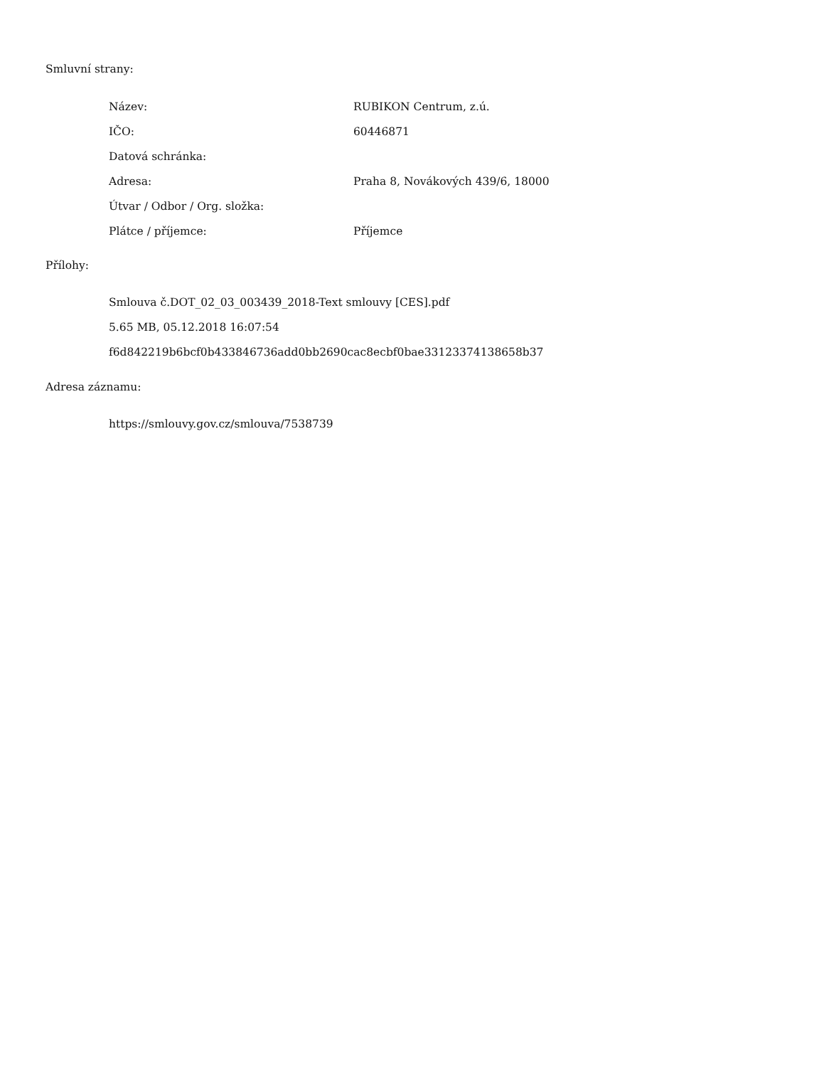Smluvní strany:
| Název: | RUBIKON Centrum, z.ú. |
| IČO: | 60446871 |
| Datová schránka: | |
| Adresa: | Praha 8, Novákových 439/6, 18000 |
| Útvar / Odbor / Org. složka: | |
| Plátce / příjemce: | Příjemce |
Přílohy:
Smlouva č.DOT_02_03_003439_2018-Text smlouvy [CES].pdf
5.65 MB, 05.12.2018 16:07:54
f6d842219b6bcf0b433846736add0bb2690cac8ecbf0bae33123374138658b37
Adresa záznamu:
https://smlouvy.gov.cz/smlouva/7538739